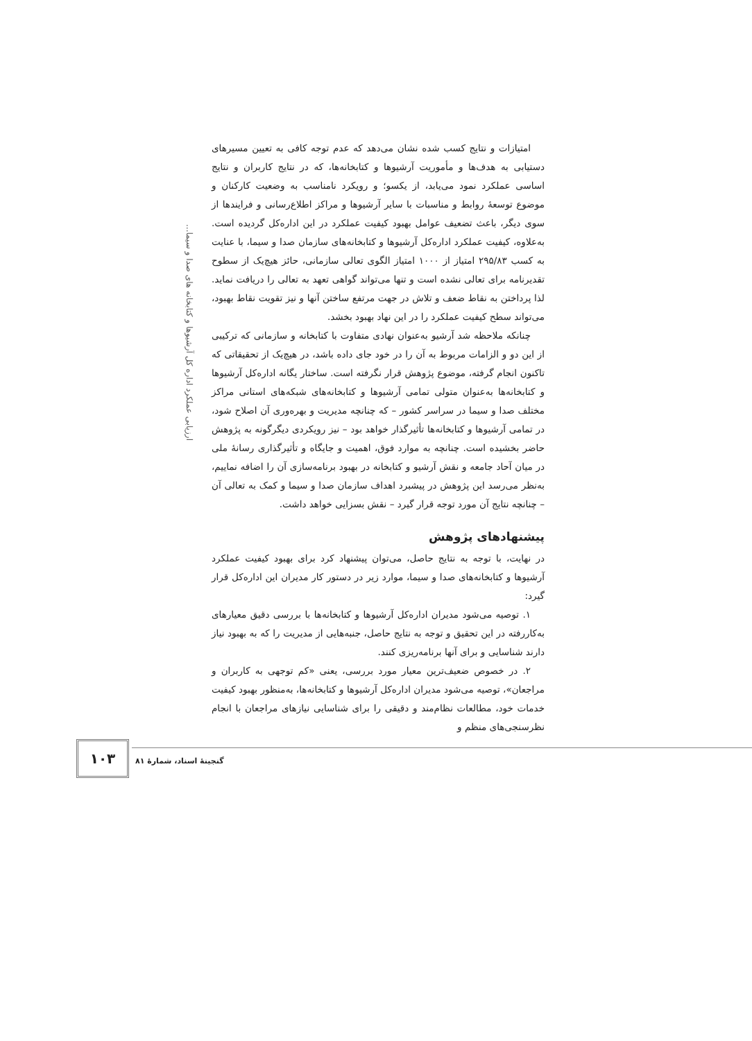ارزیابی عملکرد اداره کل آرشیوها و کتابخانه های صدا و سیما...
امتیازات و نتایج کسب شده نشان می‌دهد که عدم توجه کافی به تعیین مسیرهای دستیابی به هدف‌ها و مأموریت آرشیوها و کتابخانه‌ها، که در نتایج کاربران و نتایج اساسی عملکرد نمود می‌یابد، از یکسو؛ و رویکرد نامناسب به وضعیت کارکنان و موضوع توسعهٔ روابط و مناسبات با سایر آرشیوها و مراکز اطلاع‌رسانی و فرایندها از سوی دیگر، باعث تضعیف عوامل بهبود کیفیت عملکرد در این اداره‌کل گردیده است. به‌علاوه، کیفیت عملکرد اداره‌کل آرشیوها و کتابخانه‌های سازمان صدا و سیما، با عنایت به کسب ۲۹۵/۸۳ امتیاز از ۱۰۰۰ امتیاز الگوی تعالی سازمانی، حائز هیچ‌یک از سطوح تقدیرنامه برای تعالی نشده است و تنها می‌تواند گواهی تعهد به تعالی را دریافت نماید. لذا پرداختن به نقاط ضعف و تلاش در جهت مرتفع ساختن آنها و نیز تقویت نقاط بهبود، می‌تواند سطح کیفیت عملکرد را در این نهاد بهبود بخشد.
چنانکه ملاحظه شد آرشیو به‌عنوان نهادی متفاوت با کتابخانه و سازمانی که ترکیبی از این دو و الزامات مربوط به آن را در خود جای داده باشد، در هیچ‌یک از تحقیقاتی که تاکنون انجام گرفته، موضوع پژوهش قرار نگرفته است. ساختار یگانه اداره‌کل آرشیوها و کتابخانه‌ها به‌عنوان متولی تمامی آرشیوها و کتابخانه‌های شبکه‌های استانی مراکز مختلف صدا و سیما در سراسر کشور – که چنانچه مدیریت و بهره‌وری آن اصلاح شود، در تمامی آرشیوها و کتابخانه‌ها تأثیرگذار خواهد بود – نیز رویکردی دیگرگونه به پژوهش حاضر بخشیده است. چنانچه به موارد فوق، اهمیت و جایگاه و تأثیرگذاری رسانهٔ ملی در میان آحاد جامعه و نقش آرشیو و کتابخانه در بهبود برنامه‌سازی آن را اضافه نماییم، به‌نظر می‌رسد این پژوهش در پیشبرد اهداف سازمان صدا و سیما و کمک به تعالی آن – چنانچه نتایج آن مورد توجه قرار گیرد – نقش بسزایی خواهد داشت.
پیشنهادهای پژوهش
در نهایت، با توجه به نتایج حاصل، می‌توان پیشنهاد کرد برای بهبود کیفیت عملکرد آرشیوها و کتابخانه‌های صدا و سیما، موارد زیر در دستور کار مدیران این اداره‌کل قرار گیرد:
۱. توصیه می‌شود مدیران اداره‌کل آرشیوها و کتابخانه‌ها با بررسی دقیق معیارهای به‌کاررفته در این تحقیق و توجه به نتایج حاصل، جنبه‌هایی از مدیریت را که به بهبود نیاز دارند شناسایی و برای آنها برنامه‌ریزی کنند.
۲. در خصوص ضعیف‌ترین معیار مورد بررسی، یعنی «کم توجهی به کاربران و مراجعان»، توصیه می‌شود مدیران اداره‌کل آرشیوها و کتابخانه‌ها، به‌منظور بهبود کیفیت خدمات خود، مطالعات نظام‌مند و دقیقی را برای شناسایی نیازهای مراجعان با انجام نظرسنجی‌های منظم و
۱۰۳
گنجینهٔ اسناد، شمارهٔ ۸۱